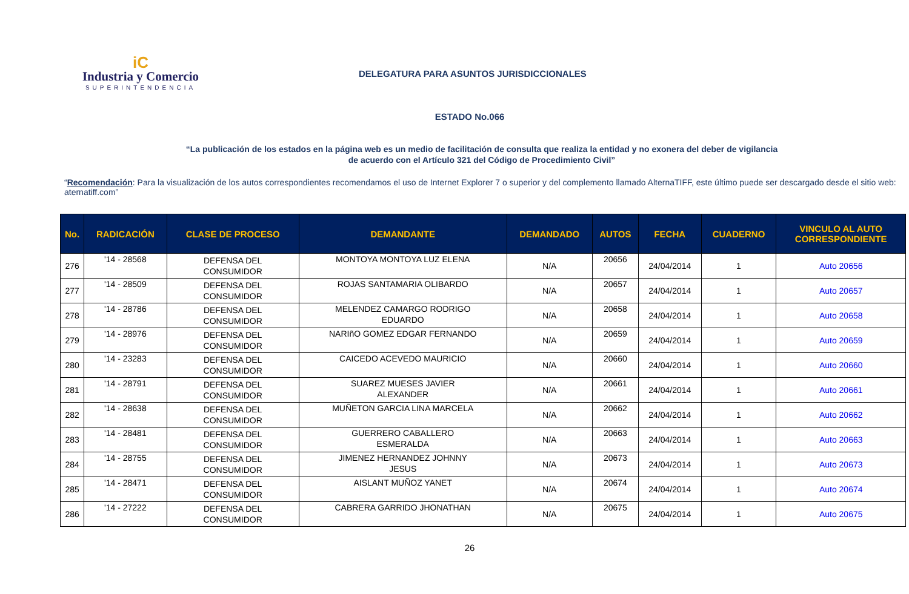iC
Industria y Comercio
SUPERINTENDENCIA
DELEGATURA PARA ASUNTOS JURISDICCIONALES
ESTADO No.066
“La publicación de los estados en la página web es un medio de facilitación de consulta que realiza la entidad y no exonera del deber de vigilancia
de acuerdo con el Artículo 321 del Código de Procedimiento Civil”
“Recomendación: Para la visualización de los autos correspondientes recomendamos el uso de Internet Explorer 7 o superior y del complemento llamado AlternaTIFF, este último puede ser descargado desde el sitio web: aternatiff.com”
| No. | RADICACIÓN | CLASE DE PROCESO | DEMANDANTE | DEMANDADO | AUTOS | FECHA | CUADERNO | VINCULO AL AUTO CORRESPONDIENTE |
| --- | --- | --- | --- | --- | --- | --- | --- | --- |
| 276 | '14 - 28568 | DEFENSA DEL CONSUMIDOR | MONTOYA MONTOYA LUZ ELENA | N/A | 20656 | 24/04/2014 | 1 | Auto 20656 |
| 277 | '14 - 28509 | DEFENSA DEL CONSUMIDOR | ROJAS SANTAMARIA OLIBARDO | N/A | 20657 | 24/04/2014 | 1 | Auto 20657 |
| 278 | '14 - 28786 | DEFENSA DEL CONSUMIDOR | MELENDEZ CAMARGO RODRIGO EDUARDO | N/A | 20658 | 24/04/2014 | 1 | Auto 20658 |
| 279 | '14 - 28976 | DEFENSA DEL CONSUMIDOR | NARIñO GOMEZ EDGAR FERNANDO | N/A | 20659 | 24/04/2014 | 1 | Auto 20659 |
| 280 | '14 - 23283 | DEFENSA DEL CONSUMIDOR | CAICEDO ACEVEDO MAURICIO | N/A | 20660 | 24/04/2014 | 1 | Auto 20660 |
| 281 | '14 - 28791 | DEFENSA DEL CONSUMIDOR | SUAREZ MUESES JAVIER ALEXANDER | N/A | 20661 | 24/04/2014 | 1 | Auto 20661 |
| 282 | '14 - 28638 | DEFENSA DEL CONSUMIDOR | MUÑETON GARCIA LINA MARCELA | N/A | 20662 | 24/04/2014 | 1 | Auto 20662 |
| 283 | '14 - 28481 | DEFENSA DEL CONSUMIDOR | GUERRERO CABALLERO ESMERALDA | N/A | 20663 | 24/04/2014 | 1 | Auto 20663 |
| 284 | '14 - 28755 | DEFENSA DEL CONSUMIDOR | JIMENEZ HERNANDEZ JOHNNY JESUS | N/A | 20673 | 24/04/2014 | 1 | Auto 20673 |
| 285 | '14 - 28471 | DEFENSA DEL CONSUMIDOR | AISLANT MUÑOZ YANET | N/A | 20674 | 24/04/2014 | 1 | Auto 20674 |
| 286 | '14 - 27222 | DEFENSA DEL CONSUMIDOR | CABRERA GARRIDO JHONATHAN | N/A | 20675 | 24/04/2014 | 1 | Auto 20675 |
26